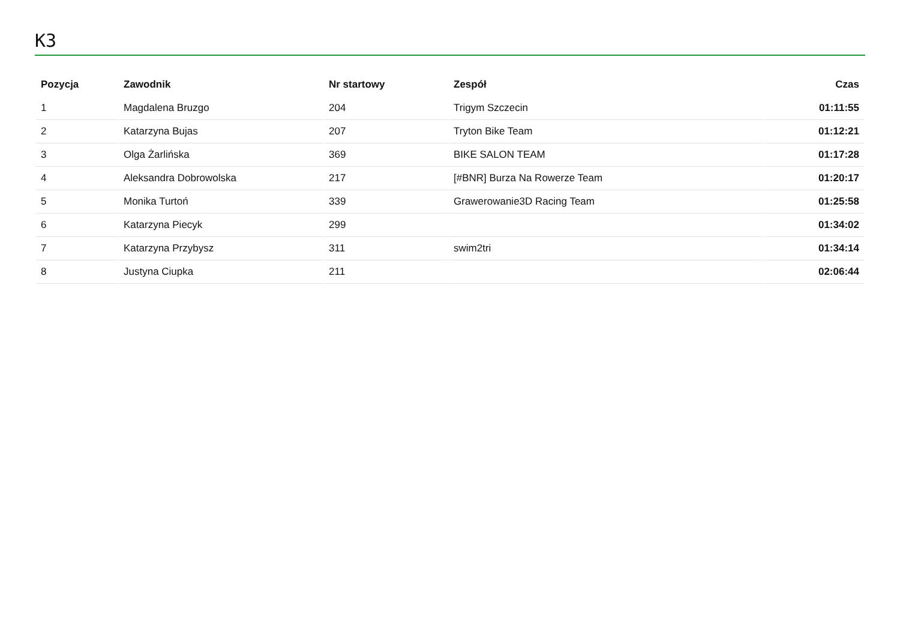K3
| Pozycja | Zawodnik | Nr startowy | Zespół | Czas |
| --- | --- | --- | --- | --- |
| 1 | Magdalena Bruzgo | 204 | Trigym Szczecin | 01:11:55 |
| 2 | Katarzyna Bujas | 207 | Tryton Bike Team | 01:12:21 |
| 3 | Olga Żarlińska | 369 | BIKE SALON TEAM | 01:17:28 |
| 4 | Aleksandra Dobrowolska | 217 | [#BNR] Burza Na Rowerze Team | 01:20:17 |
| 5 | Monika Turtoń | 339 | Grawerowanie3D Racing Team | 01:25:58 |
| 6 | Katarzyna Piecyk | 299 | | 01:34:02 |
| 7 | Katarzyna Przybysz | 311 | swim2tri | 01:34:14 |
| 8 | Justyna Ciupka | 211 | | 02:06:44 |